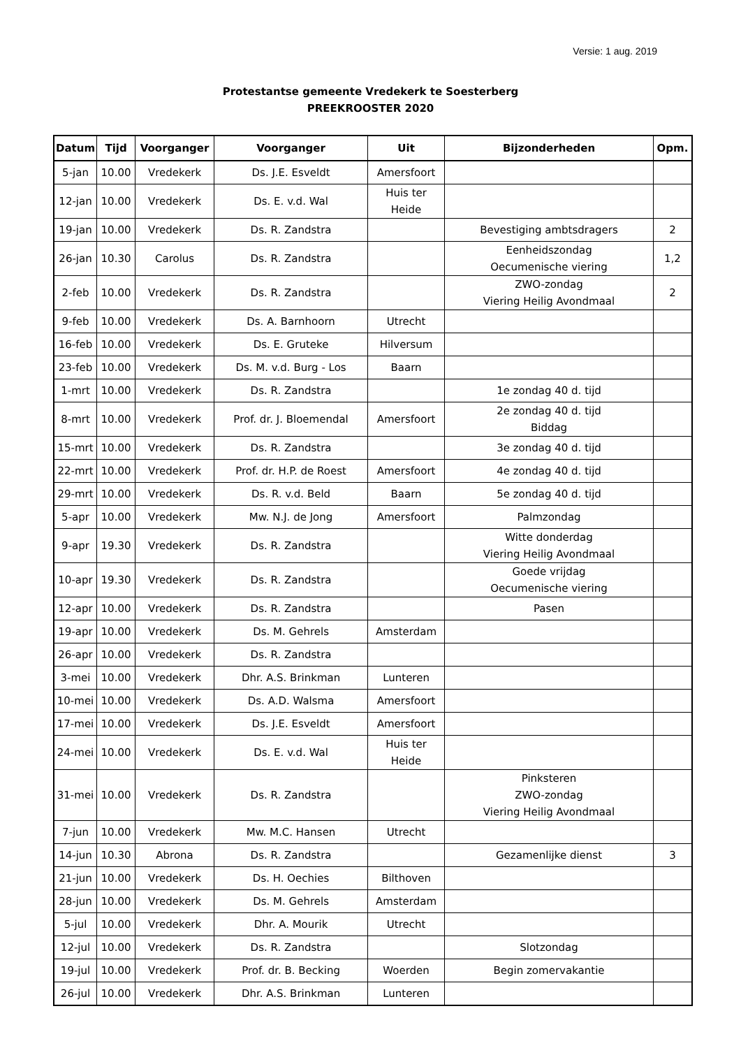Versie: 1 aug. 2019
Protestantse gemeente Vredekerk te Soesterberg
PREEKROOSTER 2020
| Datum | Tijd | Voorganger | Voorganger | Uit | Bijzonderheden | Opm. |
| --- | --- | --- | --- | --- | --- | --- |
| 5-jan | 10.00 | Vredekerk | Ds. J.E. Esveldt | Amersfoort | | |
| 12-jan | 10.00 | Vredekerk | Ds. E. v.d. Wal | Huis ter Heide | | |
| 19-jan | 10.00 | Vredekerk | Ds. R. Zandstra | | Bevestiging ambtsdragers | 2 |
| 26-jan | 10.30 | Carolus | Ds. R. Zandstra | | Eenheidszondag Oecumenische viering | 1,2 |
| 2-feb | 10.00 | Vredekerk | Ds. R. Zandstra | | ZWO-zondag Viering Heilig Avondmaal | 2 |
| 9-feb | 10.00 | Vredekerk | Ds. A. Barnhoorn | Utrecht | | |
| 16-feb | 10.00 | Vredekerk | Ds. E. Gruteke | Hilversum | | |
| 23-feb | 10.00 | Vredekerk | Ds. M. v.d. Burg - Los | Baarn | | |
| 1-mrt | 10.00 | Vredekerk | Ds. R. Zandstra | | 1e zondag 40 d. tijd | |
| 8-mrt | 10.00 | Vredekerk | Prof. dr. J. Bloemendal | Amersfoort | 2e zondag 40 d. tijd Biddag | |
| 15-mrt | 10.00 | Vredekerk | Ds. R. Zandstra | | 3e zondag 40 d. tijd | |
| 22-mrt | 10.00 | Vredekerk | Prof. dr. H.P. de Roest | Amersfoort | 4e zondag 40 d. tijd | |
| 29-mrt | 10.00 | Vredekerk | Ds. R. v.d. Beld | Baarn | 5e zondag 40 d. tijd | |
| 5-apr | 10.00 | Vredekerk | Mw. N.J. de Jong | Amersfoort | Palmzondag | |
| 9-apr | 19.30 | Vredekerk | Ds. R. Zandstra | | Witte donderdag Viering Heilig Avondmaal | |
| 10-apr | 19.30 | Vredekerk | Ds. R. Zandstra | | Goede vrijdag Oecumenische viering | |
| 12-apr | 10.00 | Vredekerk | Ds. R. Zandstra | | Pasen | |
| 19-apr | 10.00 | Vredekerk | Ds. M. Gehrels | Amsterdam | | |
| 26-apr | 10.00 | Vredekerk | Ds. R. Zandstra | | | |
| 3-mei | 10.00 | Vredekerk | Dhr. A.S. Brinkman | Lunteren | | |
| 10-mei | 10.00 | Vredekerk | Ds. A.D. Walsma | Amersfoort | | |
| 17-mei | 10.00 | Vredekerk | Ds. J.E. Esveldt | Amersfoort | | |
| 24-mei | 10.00 | Vredekerk | Ds. E. v.d. Wal | Huis ter Heide | | |
| 31-mei | 10.00 | Vredekerk | Ds. R. Zandstra | | Pinksteren ZWO-zondag Viering Heilig Avondmaal | |
| 7-jun | 10.00 | Vredekerk | Mw. M.C. Hansen | Utrecht | | |
| 14-jun | 10.30 | Abrona | Ds. R. Zandstra | | Gezamenlijke dienst | 3 |
| 21-jun | 10.00 | Vredekerk | Ds. H. Oechies | Bilthoven | | |
| 28-jun | 10.00 | Vredekerk | Ds. M. Gehrels | Amsterdam | | |
| 5-jul | 10.00 | Vredekerk | Dhr. A. Mourik | Utrecht | | |
| 12-jul | 10.00 | Vredekerk | Ds. R. Zandstra | | Slotzondag | |
| 19-jul | 10.00 | Vredekerk | Prof. dr. B. Becking | Woerden | Begin zomervakantie | |
| 26-jul | 10.00 | Vredekerk | Dhr. A.S. Brinkman | Lunteren | | |